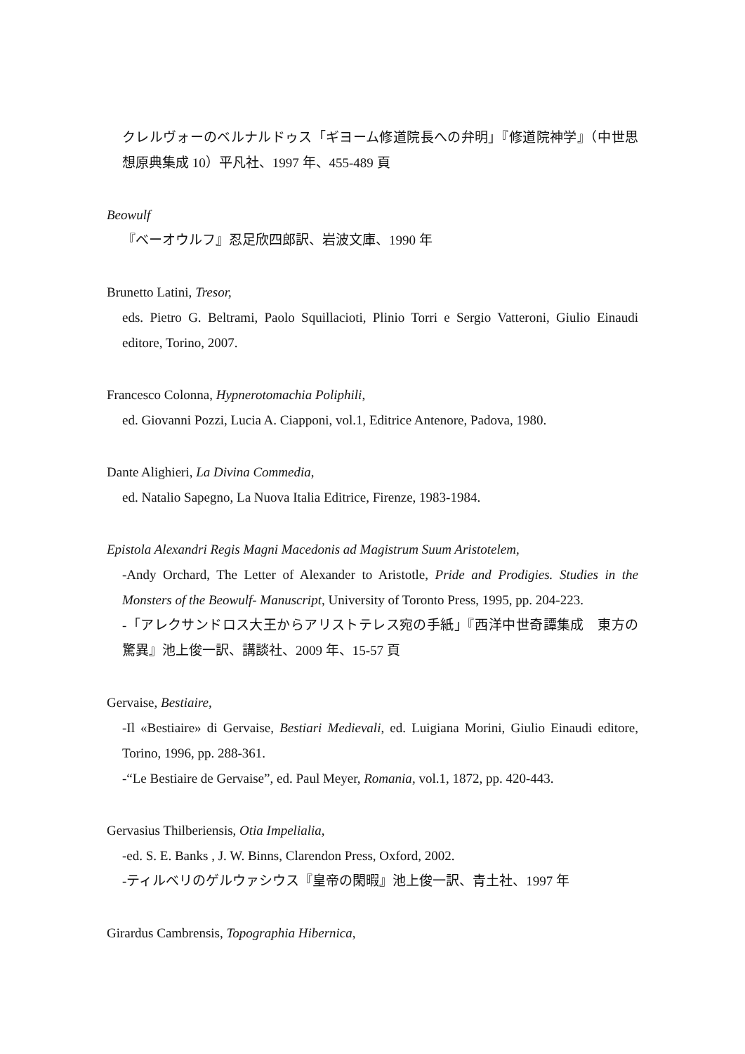クレルヴォーのベルナルドゥス「ギヨーム修道院長への弁明」『修道院神学』（中世思想原典集成 10）平凡社、1997 年、455-489 頁
Beowulf
『ベーオウルフ』忍足欣四郎訳、岩波文庫、1990 年
Brunetto Latini, Tresor,
eds. Pietro G. Beltrami, Paolo Squillacioti, Plinio Torri e Sergio Vatteroni, Giulio Einaudi editore, Torino, 2007.
Francesco Colonna, Hypnerotomachia Poliphili,
ed. Giovanni Pozzi, Lucia A. Ciapponi, vol.1, Editrice Antenore, Padova, 1980.
Dante Alighieri, La Divina Commedia,
ed. Natalio Sapegno, La Nuova Italia Editrice, Firenze, 1983-1984.
Epistola Alexandri Regis Magni Macedonis ad Magistrum Suum Aristotelem,
-Andy Orchard, The Letter of Alexander to Aristotle, Pride and Prodigies. Studies in the Monsters of the Beowulf- Manuscript, University of Toronto Press, 1995, pp. 204-223.
-「アレクサンドロス大王からアリストテレス宛の手紙」『西洋中世奇譚集成　東方の驚異』池上俊一訳、講談社、2009 年、15-57 頁
Gervaise, Bestiaire,
-Il «Bestiaire» di Gervaise, Bestiari Medievali, ed. Luigiana Morini, Giulio Einaudi editore, Torino, 1996, pp. 288-361.
-“Le Bestiaire de Gervaise”, ed. Paul Meyer, Romania, vol.1, 1872, pp. 420-443.
Gervasius Thilberiensis, Otia Impelialia,
-ed. S. E. Banks , J. W. Binns, Clarendon Press, Oxford, 2002.
-ティルベリのゲルウァシウス『皇帝の閑暇』池上俊一訳、青土社、1997 年
Girardus Cambrensis, Topographia Hibernica,